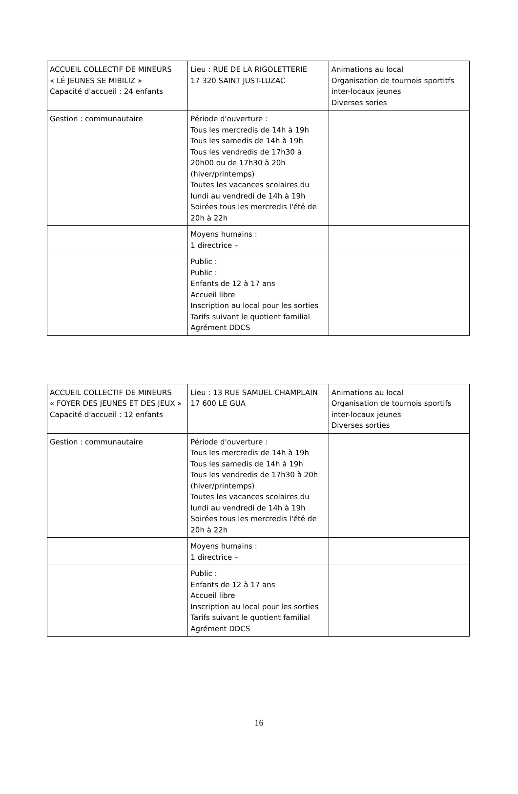| ACCUEIL COLLECTIF DE MINEURS « LÉ JEUNES SE MIBILIZ » Capacité d'accueil : 24 enfants | Lieu : RUE DE LA RIGOLETTERIE 17 320 SAINT JUST-LUZAC | Animations au local Organisation de tournois sportitfs inter-locaux jeunes Diverses sories |
| Gestion : communautaire | Période d'ouverture : Tous les mercredis de 14h à 19h Tous les samedis de 14h à 19h Tous les vendredis de 17h30 à 20h00 ou de 17h30 à 20h (hiver/printemps) Toutes les vacances scolaires du lundi au vendredi de 14h à 19h Soirées tous les mercredis l'été de 20h à 22h | |
| | Moyens humains : 1 directrice – | |
| | Public : Public : Enfants de 12 à 17 ans Accueil libre Inscription au local pour les sorties Tarifs suivant le quotient familial Agrément DDCS | |
| ACCUEIL COLLECTIF DE MINEURS « FOYER DES JEUNES ET DES JEUX » Capacité d'accueil : 12 enfants | Lieu : 13 RUE SAMUEL CHAMPLAIN 17 600 LE GUA | Animations au local Organisation de tournois sportifs inter-locaux jeunes Diverses sorties |
| Gestion : communautaire | Période d'ouverture : Tous les mercredis de 14h à 19h Tous les samedis de 14h à 19h Tous les vendredis de 17h30 à 20h (hiver/printemps) Toutes les vacances scolaires du lundi au vendredi de 14h à 19h Soirées tous les mercredis l'été de 20h à 22h | |
| | Moyens humains : 1 directrice – | |
| | Public : Enfants de 12 à 17 ans Accueil libre Inscription au local pour les sorties Tarifs suivant le quotient familial Agrément DDCS | |
16